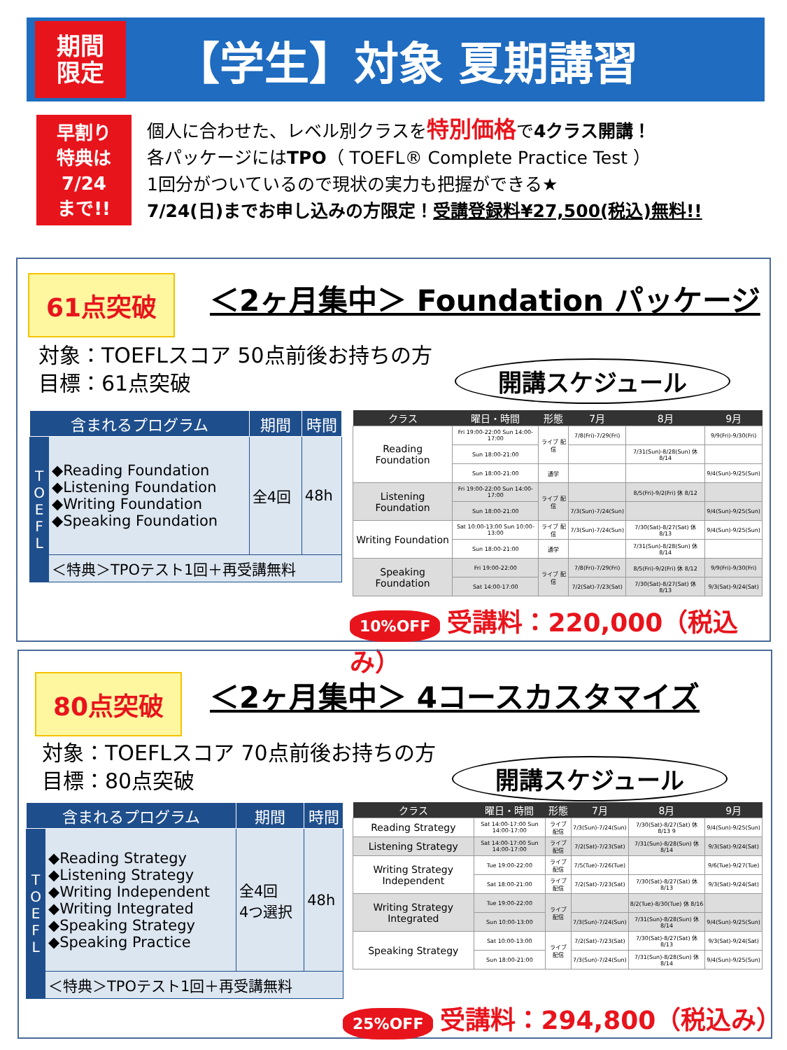期間
限定
【学生】対象 夏期講習
早割り
特典は
7/24
まで!!
個人に合わせた、レベル別クラスを特別価格で4クラス開講！
各パッケージにはTPO（ TOEFL® Complete Practice Test ）
1回分がついているので現状の実力も把握ができる★
7/24(日)までお申し込みの方限定！受講登録料¥27,500(税込)無料!!
61点突破
＜2ヶ月集中＞ Foundation パッケージ
対象：TOEFLスコア 50点前後お持ちの方
目標：61点突破
開講スケジュール
| 含まれるプログラム | | 期間 | 時間 |
| --- | --- | --- | --- |
| T O E F L | ◆Reading Foundation ◆Listening Foundation ◆Writing Foundation ◆Speaking Foundation | 全4回 | 48h |
| | ＜特典＞TPOテスト1回＋再受講無料 | | |
| クラス | 曜日・時間 | 形態 | 7月 | 8月 | 9月 |
| --- | --- | --- | --- | --- | --- |
| Reading Foundation | Fri 19:00-22:00 Sun 14:00-17:00 | ライブ 配信 | 7/8(Fri)-7/29(Fri) | | 9/9(Fri)-9/30(Fri) |
| | Sun 18:00-21:00 | | | 7/31(Sun)-8/28(Sun) 休 8/14 | |
| | Sun 18:00-21:00 | 通学 | | | 9/4(Sun)-9/25(Sun) |
| Listening Foundation | Fri 19:00-22:00 Sun 14:00-17:00 | ライブ 配信 | | 8/5(Fri)-9/2(Fri) 休 8/12 | |
| | Sun 18:00-21:00 | | 7/3(Sun)-7/24(Sun) | | 9/4(Sun)-9/25(Sun) |
| Writing Foundation | Sat 10:00-13:00 Sun 10:00-13:00 | ライブ 配信 | 7/3(Sun)-7/24(Sun) | 7/30(Sat)-8/27(Sat) 休 8/13 | 9/4(Sun)-9/25(Sun) |
| | Sun 18:00-21:00 | 通学 | | 7/31(Sun)-8/28(Sun) 休 8/14 | |
| Speaking Foundation | Fri 19:00-22:00 | ライブ 配信 | 7/8(Fri)-7/29(Fri) | 8/5(Fri)-9/2(Fri) 休 8/12 | 9/9(Fri)-9/30(Fri) |
| | Sat 14:00-17:00 | | 7/2(Sat)-7/23(Sat) | 7/30(Sat)-8/27(Sat) 休 8/13 | 9/3(Sat)-9/24(Sat) |
10%OFF 受講料：220,000（税込み）
80点突破 ＜2ヶ月集中＞ 4コースカスタマイズ
対象：TOEFLスコア 70点前後お持ちの方
目標：80点突破
開講スケジュール
| 含まれるプログラム | | 期間 | 時間 |
| --- | --- | --- | --- |
| T O E F L | ◆Reading Strategy ◆Listening Strategy ◆Writing Independent ◆Writing Integrated ◆Speaking Strategy ◆Speaking Practice | 全4回 4つ選択 | 48h |
| | ＜特典＞TPOテスト1回＋再受講無料 | | |
| クラス | 曜日・時間 | 形態 | 7月 | 8月 | 9月 |
| --- | --- | --- | --- | --- | --- |
| Reading Strategy | Sat 14:00-17:00 Sun 14:00-17:00 | ライブ 配信 | 7/3(Sun)-7/24(Sun) | 7/30(Sat)-8/27(Sat) 休 8/13 9 | 9/4(Sun)-9/25(Sun) |
| Listening Strategy | Sat 14:00-17:00 Sun 14:00-17:00 | ライブ 配信 | 7/2(Sat)-7/23(Sat) | 7/31(Sun)-8/28(Sun) 休 8/14 | 9/3(Sat)-9/24(Sat) |
| Writing Strategy Independent | Tue 19:00-22:00 | ライブ 配信 | 7/5(Tue)-7/26(Tue) | | 9/6(Tue)-9/27(Tue) |
| | Sat 18:00-21:00 | ライブ 配信 | 7/2(Sat)-7/23(Sat) | 7/30(Sat)-8/27(Sat) 休 8/13 | 9/3(Sat)-9/24(Sat) |
| Writing Strategy Integrated | Tue 19:00-22:00 | ライブ 配信 | | 8/2(Tue)-8/30(Tue) 休 8/16 | |
| | Sun 10:00-13:00 | | 7/3(Sun)-7/24(Sun) | 7/31(Sun)-8/28(Sun) 休 8/14 | 9/4(Sun)-9/25(Sun) |
| Speaking Strategy | Sat 10:00-13:00 | ライブ 配信 | 7/2(Sat)-7/23(Sat) | 7/30(Sat)-8/27(Sat) 休 8/13 | 9/3(Sat)-9/24(Sat) |
| | Sun 18:00-21:00 | | 7/3(Sun)-7/24(Sun) | 7/31(Sun)-8/28(Sun) 休 8/14 | 9/4(Sun)-9/25(Sun) |
25%OFF 受講料：294,800（税込み）